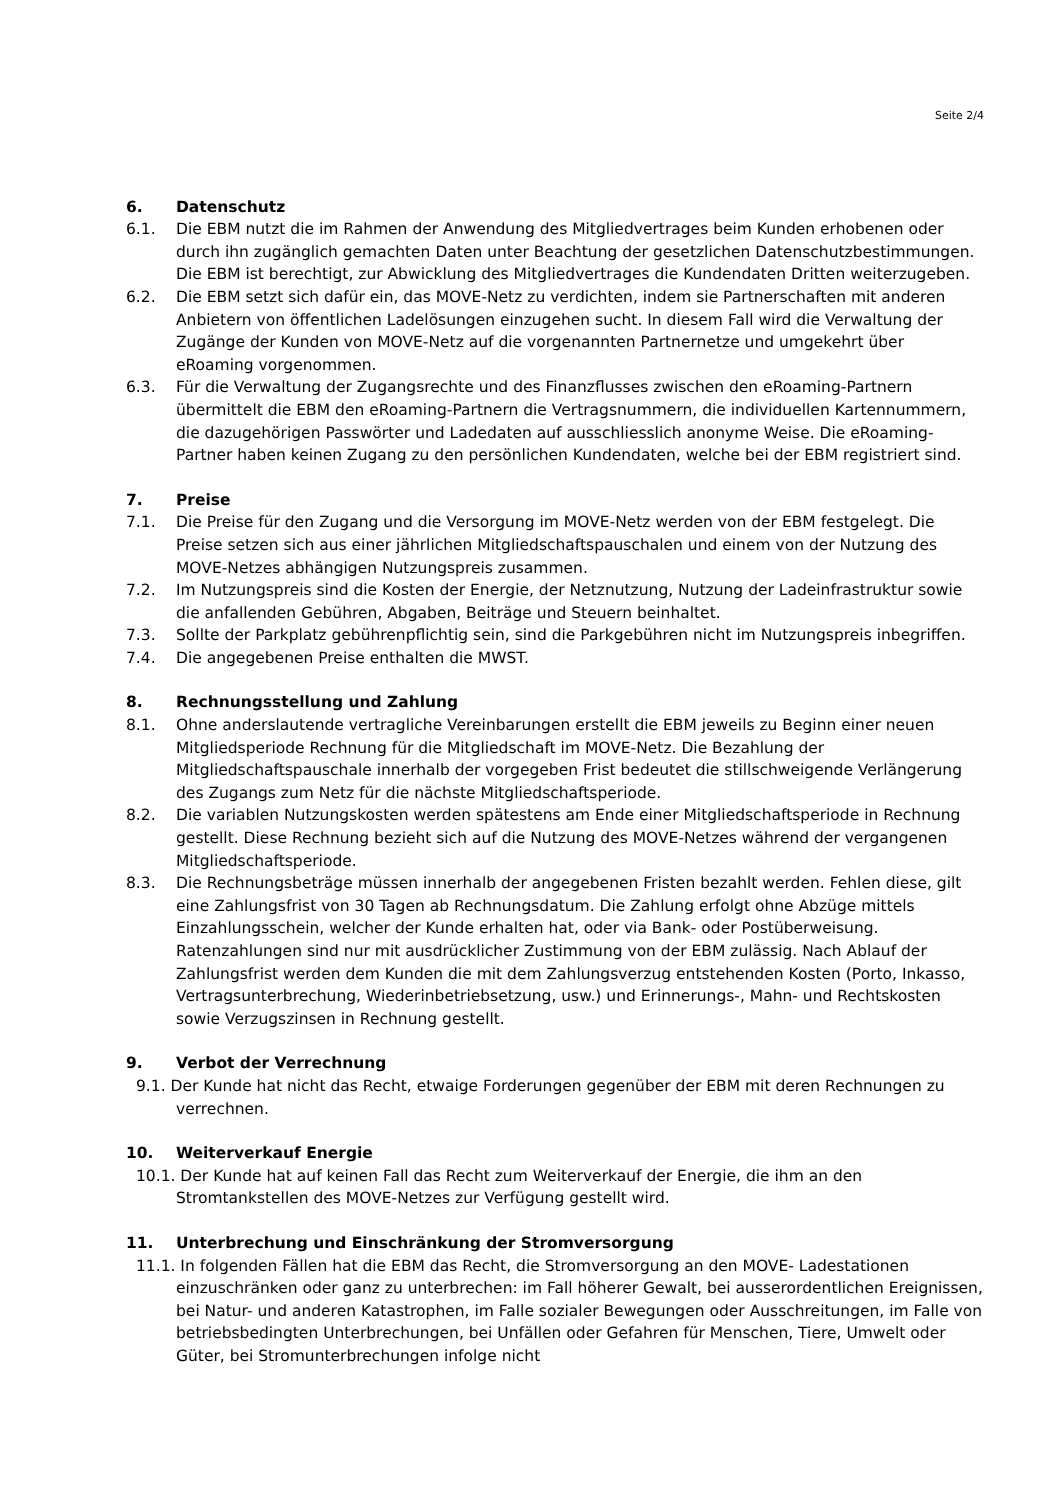Seite 2/4
6. Datenschutz
6.1. Die EBM nutzt die im Rahmen der Anwendung des Mitgliedvertrages beim Kunden erhobenen oder durch ihn zugänglich gemachten Daten unter Beachtung der gesetzlichen Datenschutzbestimmungen. Die EBM ist berechtigt, zur Abwicklung des Mitgliedvertrages die Kundendaten Dritten weiterzugeben.
6.2. Die EBM setzt sich dafür ein, das MOVE-Netz zu verdichten, indem sie Partnerschaften mit anderen Anbietern von öffentlichen Ladelösungen einzugehen sucht. In diesem Fall wird die Verwaltung der Zugänge der Kunden von MOVE-Netz auf die vorgenannten Partnernetze und umgekehrt über eRoaming vorgenommen.
6.3. Für die Verwaltung der Zugangsrechte und des Finanzflusses zwischen den eRoaming-Partnern übermittelt die EBM den eRoaming-Partnern die Vertragsnummern, die individuellen Kartennummern, die dazugehörigen Passwörter und Ladedaten auf ausschliesslich anonyme Weise. Die eRoaming-Partner haben keinen Zugang zu den persönlichen Kundendaten, welche bei der EBM registriert sind.
7. Preise
7.1. Die Preise für den Zugang und die Versorgung im MOVE-Netz werden von der EBM festgelegt. Die Preise setzen sich aus einer jährlichen Mitgliedschaftspauschalen und einem von der Nutzung des MOVE-Netzes abhängigen Nutzungspreis zusammen.
7.2. Im Nutzungspreis sind die Kosten der Energie, der Netznutzung, Nutzung der Ladeinfrastruktur sowie die anfallenden Gebühren, Abgaben, Beiträge und Steuern beinhaltet.
7.3. Sollte der Parkplatz gebührenpflichtig sein, sind die Parkgebühren nicht im Nutzungspreis inbegriffen.
7.4. Die angegebenen Preise enthalten die MWST.
8. Rechnungsstellung und Zahlung
8.1. Ohne anderslautende vertragliche Vereinbarungen erstellt die EBM jeweils zu Beginn einer neuen Mitgliedsperiode Rechnung für die Mitgliedschaft im MOVE-Netz. Die Bezahlung der Mitgliedschaftspauschale innerhalb der vorgegeben Frist bedeutet die stillschweigende Verlängerung des Zugangs zum Netz für die nächste Mitgliedschaftsperiode.
8.2. Die variablen Nutzungskosten werden spätestens am Ende einer Mitgliedschaftsperiode in Rechnung gestellt. Diese Rechnung bezieht sich auf die Nutzung des MOVE-Netzes während der vergangenen Mitgliedschaftsperiode.
8.3. Die Rechnungsbeträge müssen innerhalb der angegebenen Fristen bezahlt werden. Fehlen diese, gilt eine Zahlungsfrist von 30 Tagen ab Rechnungsdatum. Die Zahlung erfolgt ohne Abzüge mittels Einzahlungsschein, welcher der Kunde erhalten hat, oder via Bank- oder Postüberweisung. Ratenzahlungen sind nur mit ausdrücklicher Zustimmung von der EBM zulässig. Nach Ablauf der Zahlungsfrist werden dem Kunden die mit dem Zahlungsverzug entstehenden Kosten (Porto, Inkasso, Vertragsunterbrechung, Wiederinbetriebsetzung, usw.) und Erinnerungs-, Mahn- und Rechtskosten sowie Verzugszinsen in Rechnung gestellt.
9. Verbot der Verrechnung
9.1. Der Kunde hat nicht das Recht, etwaige Forderungen gegenüber der EBM mit deren Rechnungen zu verrechnen.
10. Weiterverkauf Energie
10.1. Der Kunde hat auf keinen Fall das Recht zum Weiterverkauf der Energie, die ihm an den Stromtankstellen des MOVE-Netzes zur Verfügung gestellt wird.
11. Unterbrechung und Einschränkung der Stromversorgung
11.1. In folgenden Fällen hat die EBM das Recht, die Stromversorgung an den MOVE- Ladestationen einzuschränken oder ganz zu unterbrechen: im Fall höherer Gewalt, bei ausserordentlichen Ereignissen, bei Natur- und anderen Katastrophen, im Falle sozialer Bewegungen oder Ausschreitungen, im Falle von betriebsbedingten Unterbrechungen, bei Unfällen oder Gefahren für Menschen, Tiere, Umwelt oder Güter, bei Stromunterbrechungen infolge nicht